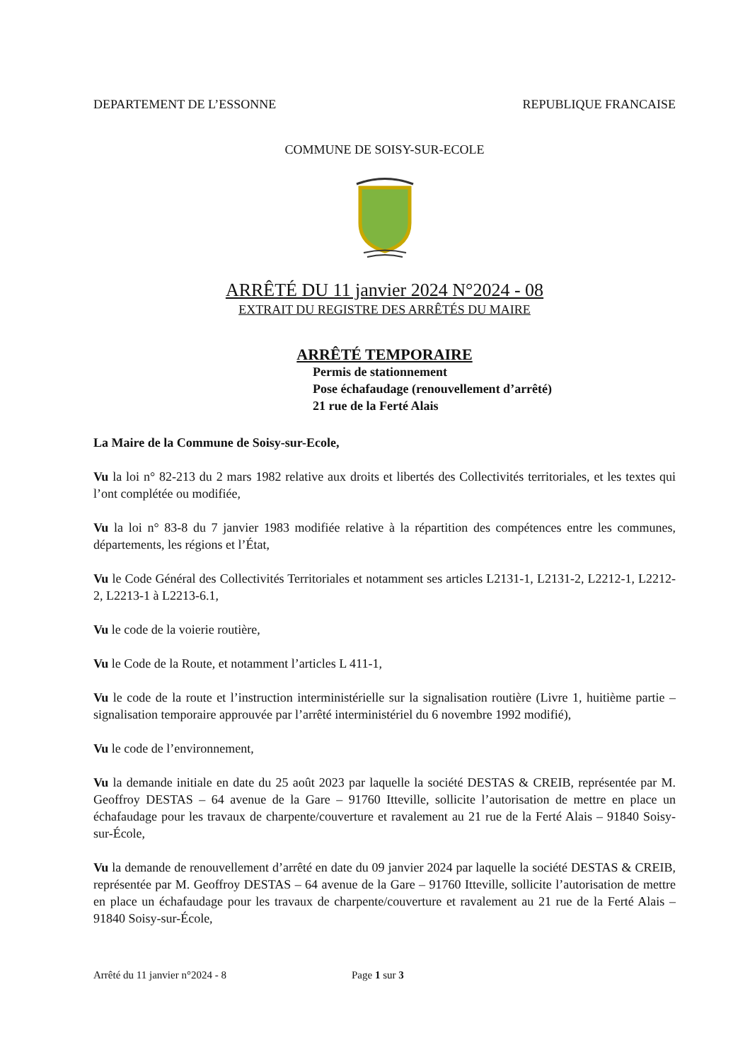DEPARTEMENT DE L’ESSONNE REPUBLIQUE FRANCAISE
COMMUNE DE SOISY-SUR-ECOLE
ARRÊTÉ DU 11 janvier 2024 N°2024 - 08
EXTRAIT DU REGISTRE DES ARRÊTÉS DU MAIRE
ARRÊTÉ TEMPORAIRE
Permis de stationnement
Pose échafaudage (renouvellement d’arrêté)
21 rue de la Ferté Alais
La Maire de la Commune de Soisy-sur-Ecole,
Vu la loi n° 82-213 du 2 mars 1982 relative aux droits et libertés des Collectivités territoriales, et les textes qui l’ont complétée ou modifiée,
Vu la loi n° 83-8 du 7 janvier 1983 modifiée relative à la répartition des compétences entre les communes, départements, les régions et l’État,
Vu le Code Général des Collectivités Territoriales et notamment ses articles L2131-1, L2131-2, L2212-1, L2212-2, L2213-1 à L2213-6.1,
Vu le code de la voierie routière,
Vu le Code de la Route, et notamment l’articles L 411-1,
Vu le code de la route et l’instruction interministérielle sur la signalisation routière (Livre 1, huitième partie – signalisation temporaire approuvée par l’arrêté interministériel du 6 novembre 1992 modifié),
Vu le code de l’environnement,
Vu la demande initiale en date du 25 août 2023 par laquelle la société DESTAS & CREIB, représentée par M. Geoffroy DESTAS – 64 avenue de la Gare – 91760 Itteville, sollicite l’autorisation de mettre en place un échafaudage pour les travaux de charpente/couverture et ravalement au 21 rue de la Ferté Alais – 91840 Soisy-sur-École,
Vu la demande de renouvellement d’arrêté en date du 09 janvier 2024 par laquelle la société DESTAS & CREIB, représentée par M. Geoffroy DESTAS – 64 avenue de la Gare – 91760 Itteville, sollicite l’autorisation de mettre en place un échafaudage pour les travaux de charpente/couverture et ravalement au 21 rue de la Ferté Alais – 91840 Soisy-sur-École,
Arrêté du 11 janvier n°2024 - 8 Page 1 sur 3